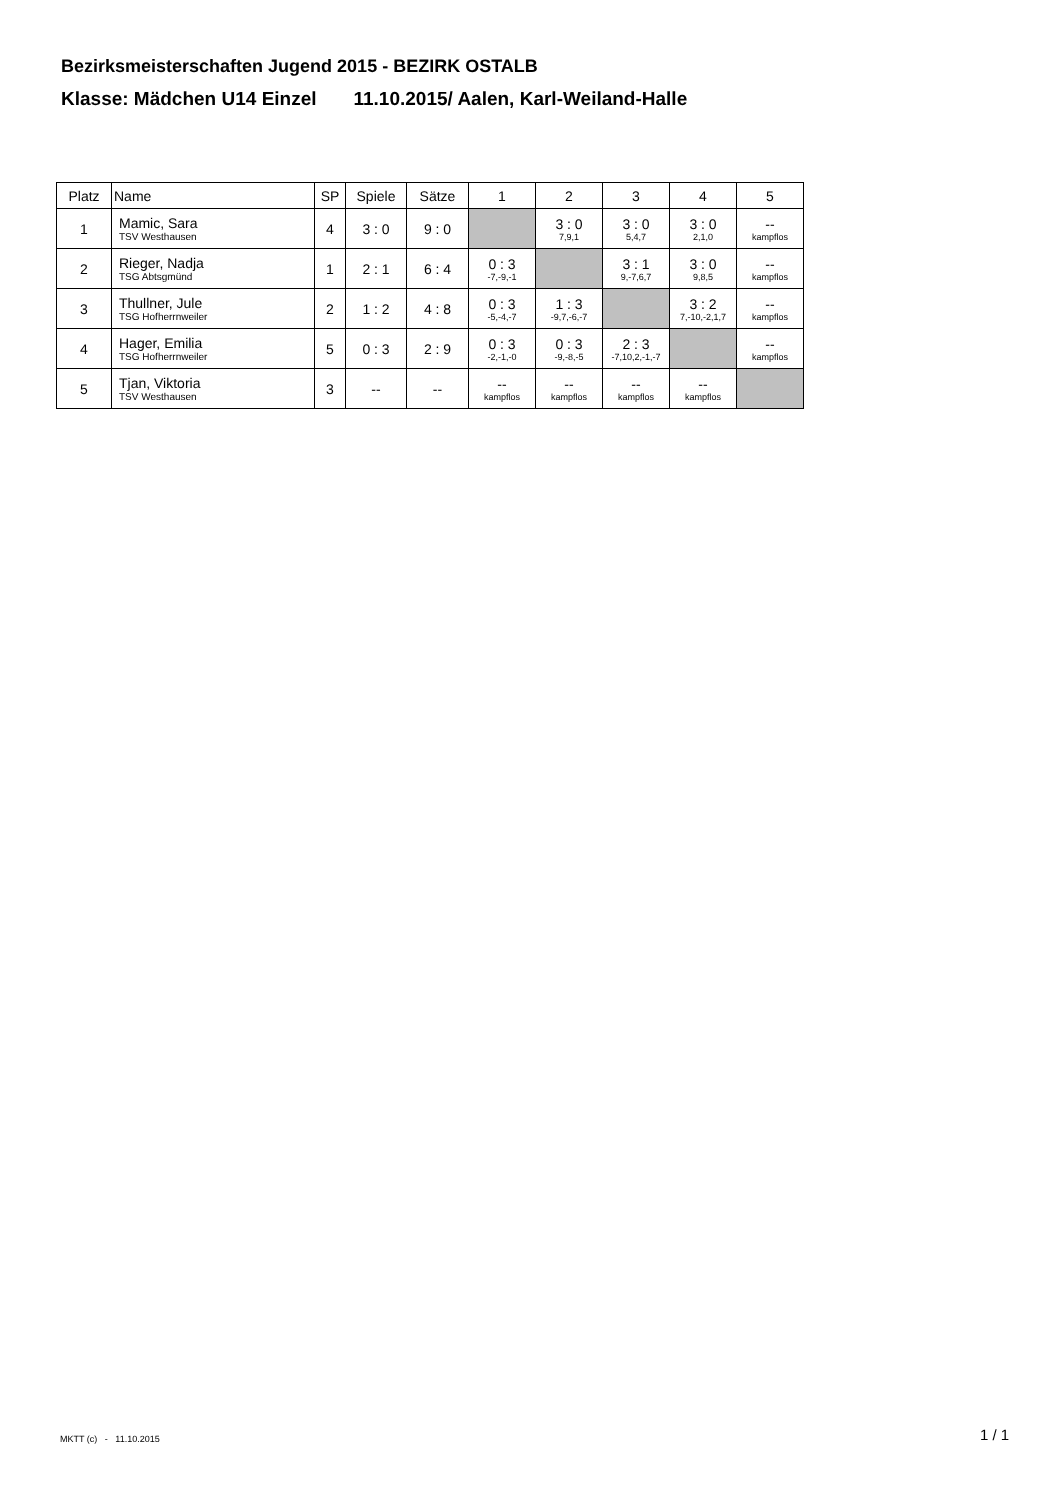Bezirksmeisterschaften Jugend 2015 - BEZIRK OSTALB
Klasse: Mädchen U14 Einzel 11.10.2015/ Aalen, Karl-Weiland-Halle
| Platz | Name | SP | Spiele | Sätze | 1 | 2 | 3 | 4 | 5 |
| --- | --- | --- | --- | --- | --- | --- | --- | --- | --- |
| 1 | Mamic, Sara TSV Westhausen | 4 | 3 : 0 | 9 : 0 | | 3 : 0 7,9,1 | 3 : 0 5,4,7 | 3 : 0 2,1,0 | -- kampflos |
| 2 | Rieger, Nadja TSG Abtsgmünd | 1 | 2 : 1 | 6 : 4 | 0 : 3 -7,-9,-1 | | 3 : 1 9,-7,6,7 | 3 : 0 9,8,5 | -- kampflos |
| 3 | Thullner, Jule TSG Hofherrnweiler | 2 | 1 : 2 | 4 : 8 | 0 : 3 -5,-4,-7 | 1 : 3 -9,7,-6,-7 | | 3 : 2 7,-10,-2,1,7 | -- kampflos |
| 4 | Hager, Emilia TSG Hofherrnweiler | 5 | 0 : 3 | 2 : 9 | 0 : 3 -2,-1,-0 | 0 : 3 -9,-8,-5 | 2 : 3 -7,10,2,-1,-7 | | -- kampflos |
| 5 | Tjan, Viktoria TSV Westhausen | 3 | -- | -- | -- kampflos | -- kampflos | -- kampflos | -- kampflos | |
MKTT (c) - 11.10.2015 1 / 1